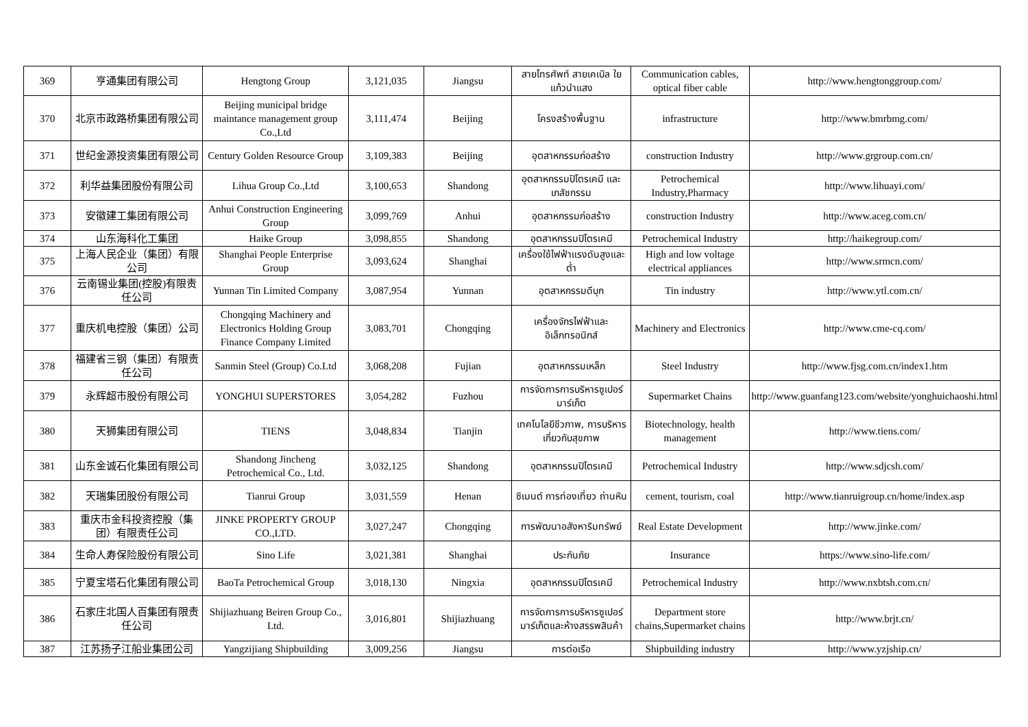| 369 | 亨通集团有限公司 | Hengtong Group | 3,121,035 | Jiangsu | สายโทรศัพท์ สายเคเบิล ใยแก้วนำแสง | Communication cables, optical fiber cable | http://www.hengtonggroup.com/ |
| 370 | 北京市政路桥集团有限公司 | Beijing municipal bridge maintance management group Co.,Ltd | 3,111,474 | Beijing | โครงสร้างพื้นฐาน | infrastructure | http://www.bmrbmg.com/ |
| 371 | 世纪金源投资集团有限公司 | Century Golden Resource Group | 3,109,383 | Beijing | อุตสาหกรรมก่อสร้าง | construction Industry | http://www.grgroup.com.cn/ |
| 372 | 利华益集团股份有限公司 | Lihua Group Co.,Ltd | 3,100,653 | Shandong | อุตสาหกรรมปิโตรเคมี และเภสัชกรรม | Petrochemical Industry,Pharmacy | http://www.lihuayi.com/ |
| 373 | 安徽建工集团有限公司 | Anhui Construction Engineering Group | 3,099,769 | Anhui | อุตสาหกรรมก่อสร้าง | construction Industry | http://www.aceg.com.cn/ |
| 374 | 山东海科化工集团 | Haike Group | 3,098,855 | Shandong | อุตสาหกรรมปิโตรเคมี | Petrochemical Industry | http://haikegroup.com/ |
| 375 | 上海人民企业（集团）有限公司 | Shanghai People Enterprise Group | 3,093,624 | Shanghai | เครื่องใช้ไฟฟ้าแรงดันสูงและต่ำ | High and low voltage electrical appliances | http://www.srmcn.com/ |
| 376 | 云南锡业集团(控股)有限责任公司 | Yunnan Tin Limited Company | 3,087,954 | Yunnan | อุตสาหกรรมดีบุก | Tin industry | http://www.ytl.com.cn/ |
| 377 | 重庆机电控股（集团）公司 | Chongqing Machinery and Electronics Holding Group Finance Company Limited | 3,083,701 | Chongqing | เครื่องจักรไฟฟ้าและอิเล็กทรอนิกส์ | Machinery and Electronics | http://www.cme-cq.com/ |
| 378 | 福建省三钢（集团）有限责任公司 | Sanmin Steel (Group) Co.Ltd | 3,068,208 | Fujian | อุตสาหกรรมเหล็ก | Steel Industry | http://www.fjsg.com.cn/index1.htm |
| 379 | 永辉超市股份有限公司 | YONGHUI SUPERSTORES | 3,054,282 | Fuzhou | การจัดการการบริหารซูเปอร์มาร์เก็ต | Supermarket Chains | http://www.guanfang123.com/website/yonghuichaoshi.html |
| 380 | 天狮集团有限公司 | TIENS | 3,048,834 | Tianjin | เทคโนโลยีชีวภาพ, การบริหารเกี่ยวกับสุขภาพ | Biotechnology, health management | http://www.tiens.com/ |
| 381 | 山东金诚石化集团有限公司 | Shandong Jincheng Petrochemical Co., Ltd. | 3,032,125 | Shandong | อุตสาหกรรมปิโตรเคมี | Petrochemical Industry | http://www.sdjcsh.com/ |
| 382 | 天瑞集团股份有限公司 | Tianrui Group | 3,031,559 | Henan | ซิเมนต์ การท่องเที่ยว ถ่านหิน | cement, tourism, coal | http://www.tianruigroup.cn/home/index.asp |
| 383 | 重庆市金科投资控股（集团）有限责任公司 | JINKE PROPERTY GROUP CO.,LTD. | 3,027,247 | Chongqing | การพัฒนาอสังหาริมทรัพย์ | Real Estate Development | http://www.jinke.com/ |
| 384 | 生命人寿保险股份有限公司 | Sino Life | 3,021,381 | Shanghai | ประกันภัย | Insurance | https://www.sino-life.com/ |
| 385 | 宁夏宝塔石化集团有限公司 | BaoTa Petrochemical Group | 3,018,130 | Ningxia | อุตสาหกรรมปิโตรเคมี | Petrochemical Industry | http://www.nxbtsh.com.cn/ |
| 386 | 石家庄北国人百集团有限责任公司 | Shijiazhuang Beiren Group Co., Ltd. | 3,016,801 | Shijiazhuang | การจัดการการบริหารซูเปอร์มาร์เก็ตและห้างสรรพสินค้า | Department store chains,Supermarket chains | http://www.brjt.cn/ |
| 387 | 江苏扬子江船业集团公司 | Yangzijiang Shipbuilding | 3,009,256 | Jiangsu | การต่อเรือ | Shipbuilding industry | http://www.yzjship.cn/ |